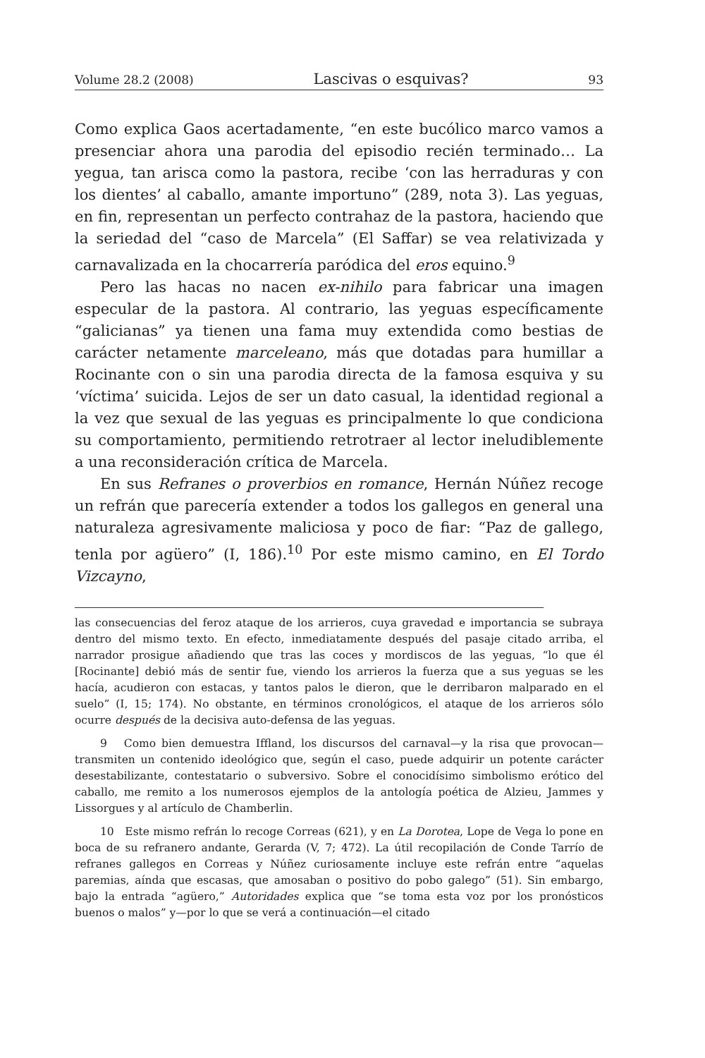Volume 28.2 (2008) Lascivas o esquivas? 93
Como explica Gaos acertadamente, “en este bucólico marco vamos a presenciar ahora una parodia del episodio recién terminado… La yegua, tan arisca como la pastora, recibe ‘con las herraduras y con los dientes’ al caballo, amante importuno” (289, nota 3). Las yeguas, en fin, representan un perfecto contrahaz de la pastora, haciendo que la seriedad del “caso de Marcela” (El Saffar) se vea relativizada y carnavalizada en la chocarrería paródica del eros equino.<sup>9</sup>
Pero las hacas no nacen ex-nihilo para fabricar una imagen especular de la pastora. Al contrario, las yeguas específicamente “galicianas” ya tienen una fama muy extendida como bestias de carácter netamente marceleano, más que dotadas para humillar a Rocinante con o sin una parodia directa de la famosa esquiva y su ‘víctima’ suicida. Lejos de ser un dato casual, la identidad regional a la vez que sexual de las yeguas es principalmente lo que condiciona su comportamiento, permitiendo retrotraer al lector ineludiblemente a una reconsideración crítica de Marcela.
En sus Refranes o proverbios en romance, Hernán Núñez recoge un refrán que parecería extender a todos los gallegos en general una naturaleza agresivamente maliciosa y poco de fiar: “Paz de gallego, tenla por agüero” (I, 186).<sup>10</sup> Por este mismo camino, en El Tordo Vizcayno,
las consecuencias del feroz ataque de los arrieros, cuya gravedad e importancia se subraya dentro del mismo texto. En efecto, inmediatamente después del pasaje citado arriba, el narrador prosigue añadiendo que tras las coces y mordiscos de las yeguas, “lo que él [Rocinante] debió más de sentir fue, viendo los arrieros la fuerza que a sus yeguas se les hacía, acudieron con estacas, y tantos palos le dieron, que le derribaron malparado en el suelo” (I, 15; 174). No obstante, en términos cronológicos, el ataque de los arrieros sólo ocurre después de la decisiva auto-defensa de las yeguas.
9 Como bien demuestra Iffland, los discursos del carnaval—y la risa que provocan—transmiten un contenido ideológico que, según el caso, puede adquirir un potente carácter desestabilizante, contestatario o subversivo. Sobre el conocidísimo simbolismo erótico del caballo, me remito a los numerosos ejemplos de la antología poética de Alzieu, Jammes y Lissorgues y al artículo de Chamberlin.
10 Este mismo refrán lo recoge Correas (621), y en La Dorotea, Lope de Vega lo pone en boca de su refranero andante, Gerarda (V, 7; 472). La útil recopilación de Conde Tarrío de refranes gallegos en Correas y Núñez curiosamente incluye este refrán entre “aquelas paremias, aínda que escasas, que amosaban o positivo do pobo galego” (51). Sin embargo, bajo la entrada “agüero,” Autoridades explica que “se toma esta voz por los pronósticos buenos o malos” y—por lo que se verá a continuación—el citado